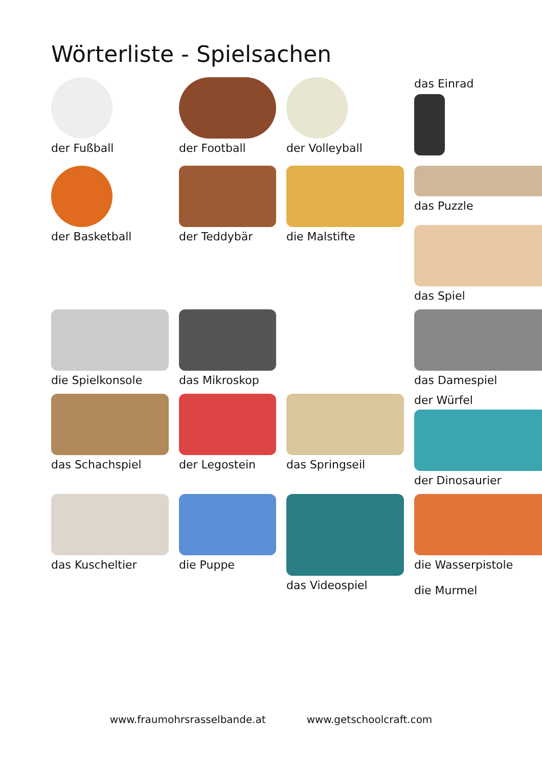Wörterliste - Spielsachen
der Fußball
der Football
der Volleyball
das Einrad
der Basketball
der Teddybär
die Malstifte
das Puzzle
das Spiel
die Spielkonsole
das Mikroskop
das Damespiel
das Schachspiel
der Legostein
das Springseil
der Würfel
der Dinosaurier
das Kuscheltier
die Puppe
das Videospiel
die Wasserpistole
die Murmel
www.fraumohrsrasselbande.at www.getschoolcraft.com